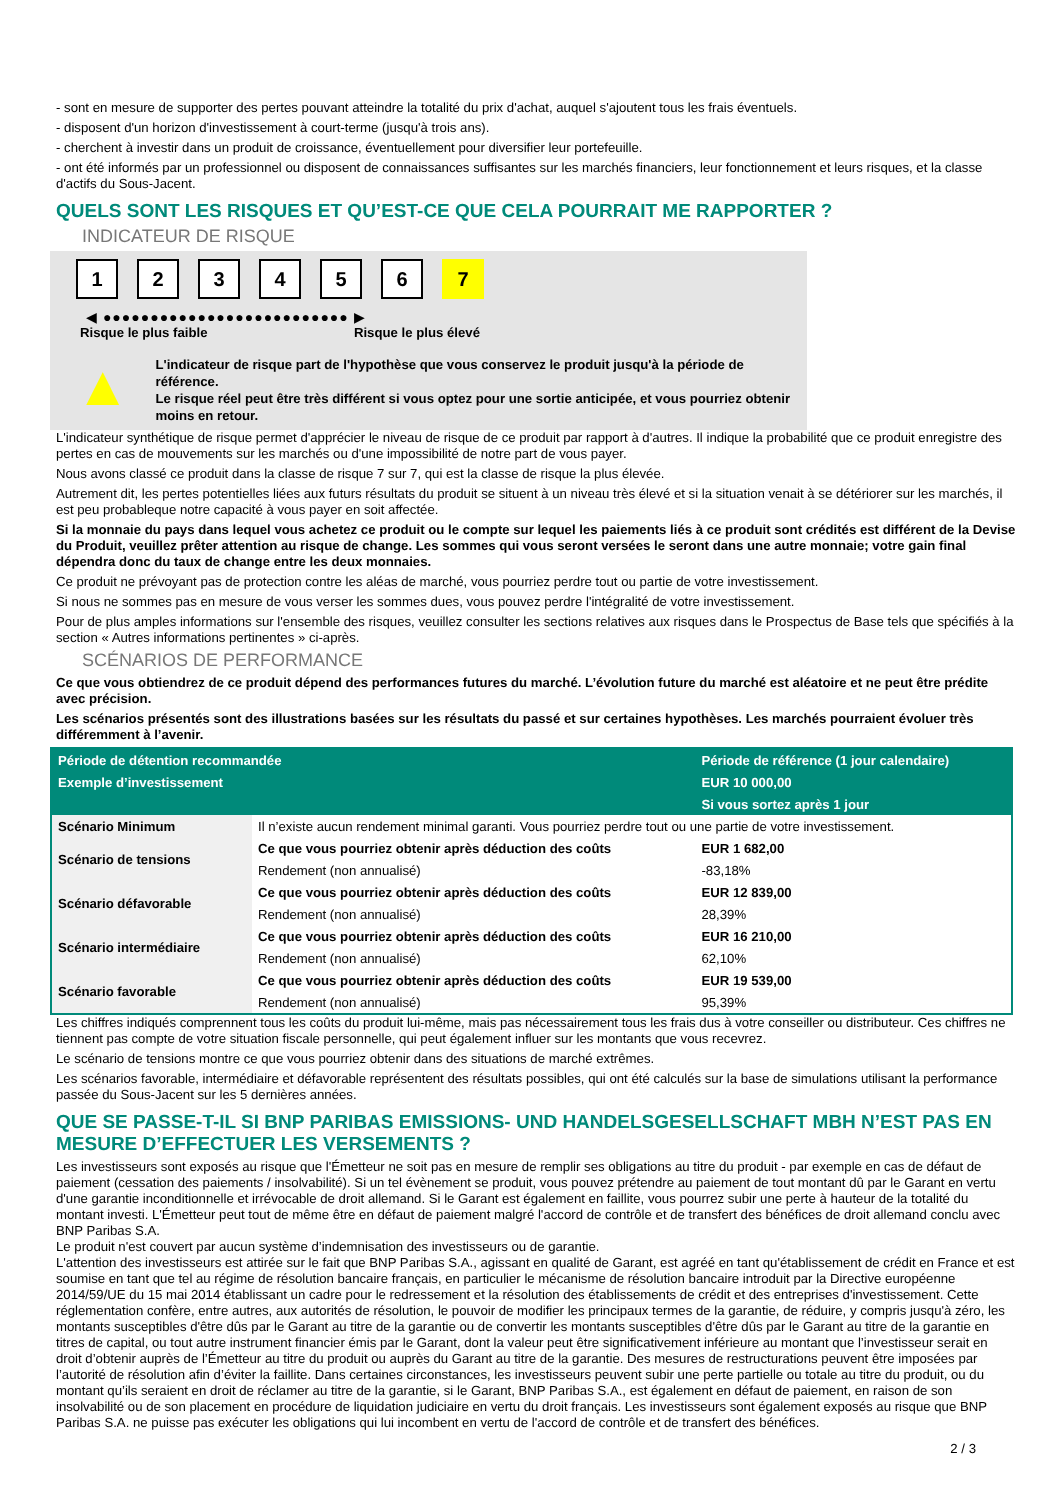- sont en mesure de supporter des pertes pouvant atteindre la totalité du prix d'achat, auquel s'ajoutent tous les frais éventuels.
- disposent d'un horizon d'investissement à court-terme (jusqu'à trois ans).
- cherchent à investir dans un produit de croissance, éventuellement pour diversifier leur portefeuille.
- ont été informés par un professionnel ou disposent de connaissances suffisantes sur les marchés financiers, leur fonctionnement et leurs risques, et la classe d'actifs du Sous-Jacent.
QUELS SONT LES RISQUES ET QU’EST-CE QUE CELA POURRAIT ME RAPPORTER ?
INDICATEUR DE RISQUE
123456 7
◀ ●●●●●●●●●●●●●●●●●●●●●●●●●● ▶
Risque le plus faible Risque le plus élevé
▲
L'indicateur de risque part de l'hypothèse que vous conservez le produit jusqu'à la période de référence.
Le risque réel peut être très différent si vous optez pour une sortie anticipée, et vous pourriez obtenir moins en retour.
L'indicateur synthétique de risque permet d'apprécier le niveau de risque de ce produit par rapport à d'autres. Il indique la probabilité que ce produit enregistre des pertes en cas de mouvements sur les marchés ou d'une impossibilité de notre part de vous payer.
Nous avons classé ce produit dans la classe de risque 7 sur 7, qui est la classe de risque la plus élevée.
Autrement dit, les pertes potentielles liées aux futurs résultats du produit se situent à un niveau très élevé et si la situation venait à se détériorer sur les marchés, il est peu probableque notre capacité à vous payer en soit affectée.
Si la monnaie du pays dans lequel vous achetez ce produit ou le compte sur lequel les paiements liés à ce produit sont crédités est différent de la Devise du Produit, veuillez prêter attention au risque de change. Les sommes qui vous seront versées le seront dans une autre monnaie; votre gain final dépendra donc du taux de change entre les deux monnaies.
Ce produit ne prévoyant pas de protection contre les aléas de marché, vous pourriez perdre tout ou partie de votre investissement.
Si nous ne sommes pas en mesure de vous verser les sommes dues, vous pouvez perdre l'intégralité de votre investissement.
Pour de plus amples informations sur l'ensemble des risques, veuillez consulter les sections relatives aux risques dans le Prospectus de Base tels que spécifiés à la section « Autres informations pertinentes » ci-après.
SCÉNARIOS DE PERFORMANCE
Ce que vous obtiendrez de ce produit dépend des performances futures du marché. L’évolution future du marché est aléatoire et ne peut être prédite avec précision.
Les scénarios présentés sont des illustrations basées sur les résultats du passé et sur certaines hypothèses. Les marchés pourraient évoluer très différemment à l’avenir.
| Période de détention recommandée | | Période de référence (1 jour calendaire) |
| --- | --- | --- |
| Exemple d’investissement | | EUR 10 000,00 |
| | | Si vous sortez après 1 jour |
| Scénario Minimum | Il n’existe aucun rendement minimal garanti. Vous pourriez perdre tout ou une partie de votre investissement. | |
| Scénario de tensions | Ce que vous pourriez obtenir après déduction des coûts | EUR 1 682,00 |
| | Rendement (non annualisé) | -83,18% |
| Scénario défavorable | Ce que vous pourriez obtenir après déduction des coûts | EUR 12 839,00 |
| | Rendement (non annualisé) | 28,39% |
| Scénario intermédiaire | Ce que vous pourriez obtenir après déduction des coûts | EUR 16 210,00 |
| | Rendement (non annualisé) | 62,10% |
| Scénario favorable | Ce que vous pourriez obtenir après déduction des coûts | EUR 19 539,00 |
| | Rendement (non annualisé) | 95,39% |
Les chiffres indiqués comprennent tous les coûts du produit lui-même, mais pas nécessairement tous les frais dus à votre conseiller ou distributeur. Ces chiffres ne tiennent pas compte de votre situation fiscale personnelle, qui peut également influer sur les montants que vous recevrez.
Le scénario de tensions montre ce que vous pourriez obtenir dans des situations de marché extrêmes.
Les scénarios favorable, intermédiaire et défavorable représentent des résultats possibles, qui ont été calculés sur la base de simulations utilisant la performance passée du Sous-Jacent sur les 5 dernières années.
QUE SE PASSE-T-IL SI BNP PARIBAS EMISSIONS- UND HANDELSGESELLSCHAFT MBH N’EST PAS EN MESURE D’EFFECTUER LES VERSEMENTS ?
Les investisseurs sont exposés au risque que l'Émetteur ne soit pas en mesure de remplir ses obligations au titre du produit - par exemple en cas de défaut de paiement (cessation des paiements / insolvabilité). Si un tel évènement se produit, vous pouvez prétendre au paiement de tout montant dû par le Garant en vertu d'une garantie inconditionnelle et irrévocable de droit allemand. Si le Garant est également en faillite, vous pourrez subir une perte à hauteur de la totalité du montant investi. L'Émetteur peut tout de même être en défaut de paiement malgré l'accord de contrôle et de transfert des bénéfices de droit allemand conclu avec BNP Paribas S.A.
Le produit n'est couvert par aucun système d’indemnisation des investisseurs ou de garantie.
L'attention des investisseurs est attirée sur le fait que BNP Paribas S.A., agissant en qualité de Garant, est agréé en tant qu'établissement de crédit en France et est soumise en tant que tel au régime de résolution bancaire français, en particulier le mécanisme de résolution bancaire introduit par la Directive européenne 2014/59/UE du 15 mai 2014 établissant un cadre pour le redressement et la résolution des établissements de crédit et des entreprises d'investissement. Cette réglementation confère, entre autres, aux autorités de résolution, le pouvoir de modifier les principaux termes de la garantie, de réduire, y compris jusqu'à zéro, les montants susceptibles d'être dûs par le Garant au titre de la garantie ou de convertir les montants susceptibles d'être dûs par le Garant au titre de la garantie en titres de capital, ou tout autre instrument financier émis par le Garant, dont la valeur peut être significativement inférieure au montant que l’investisseur serait en droit d’obtenir auprès de l’Émetteur au titre du produit ou auprès du Garant au titre de la garantie. Des mesures de restructurations peuvent être imposées par l’autorité de résolution afin d’éviter la faillite. Dans certaines circonstances, les investisseurs peuvent subir une perte partielle ou totale au titre du produit, ou du montant qu’ils seraient en droit de réclamer au titre de la garantie, si le Garant, BNP Paribas S.A., est également en défaut de paiement, en raison de son insolvabilité ou de son placement en procédure de liquidation judiciaire en vertu du droit français. Les investisseurs sont également exposés au risque que BNP Paribas S.A. ne puisse pas exécuter les obligations qui lui incombent en vertu de l'accord de contrôle et de transfert des bénéfices.
2 / 3